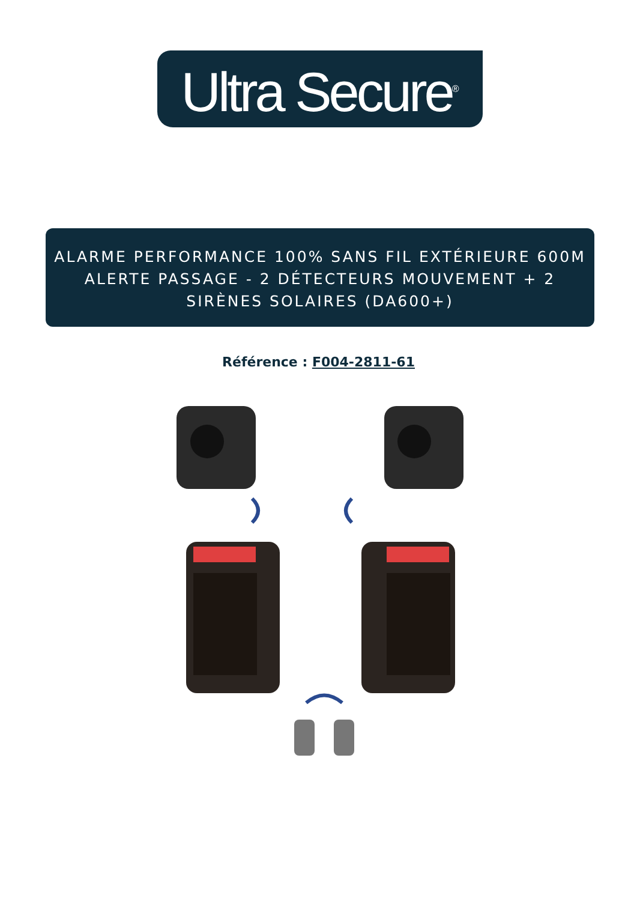Ultra Secure<sup>®</sup>
ALARME PERFORMANCE 100% SANS FIL EXTÉRIEURE 600M ALERTE PASSAGE - 2 DÉTECTEURS MOUVEMENT + 2 SIRÈNES SOLAIRES (DA600+)
Référence : F004-2811-61